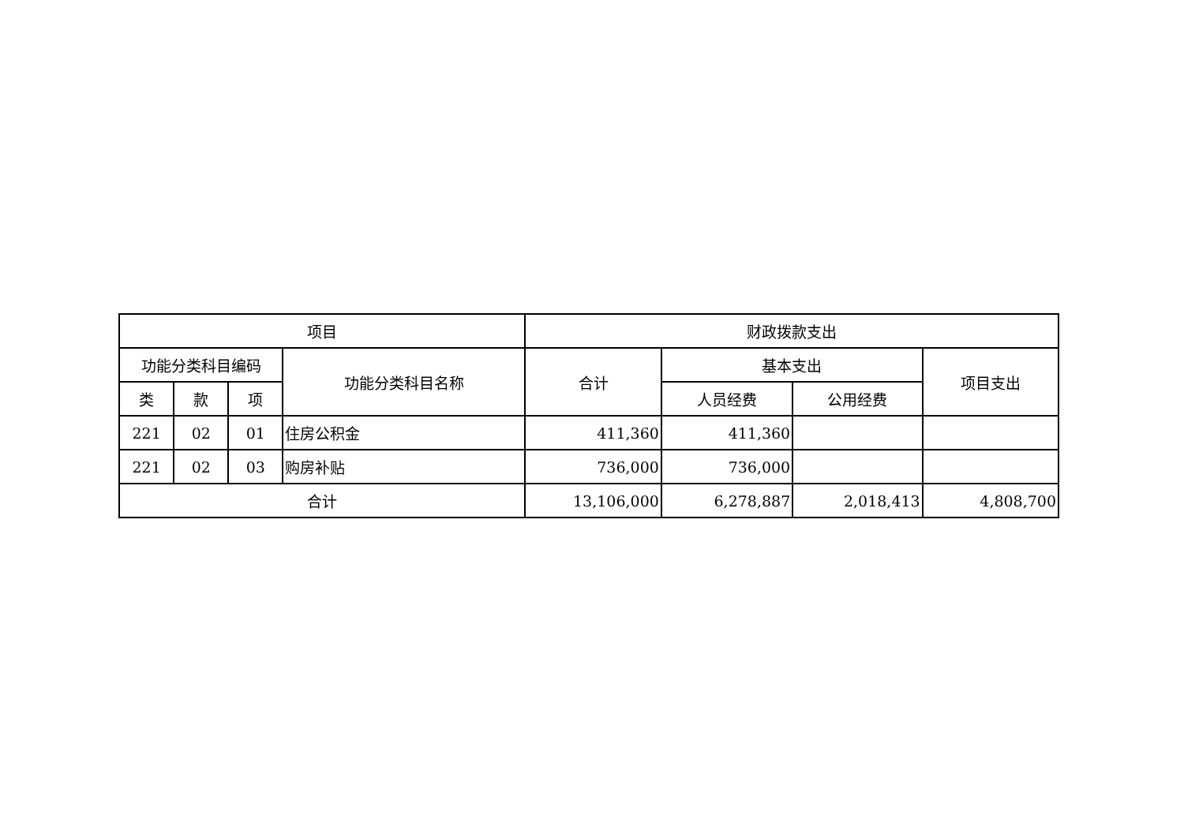| 项目 | | | | 财政拨款支出 | | | |
| --- | --- | --- | --- | --- | --- | --- | --- |
| 功能分类科目编码 | | | 功能分类科目名称 | 合计 | 基本支出 | | 项目支出 |
| 类 | 款 | 项 | | | 人员经费 | 公用经费 | |
| 221 | 02 | 01 | 住房公积金 | 411,360 | 411,360 | | |
| 221 | 02 | 03 | 购房补贴 | 736,000 | 736,000 | | |
| 合计 | | | | 13,106,000 | 6,278,887 | 2,018,413 | 4,808,700 |